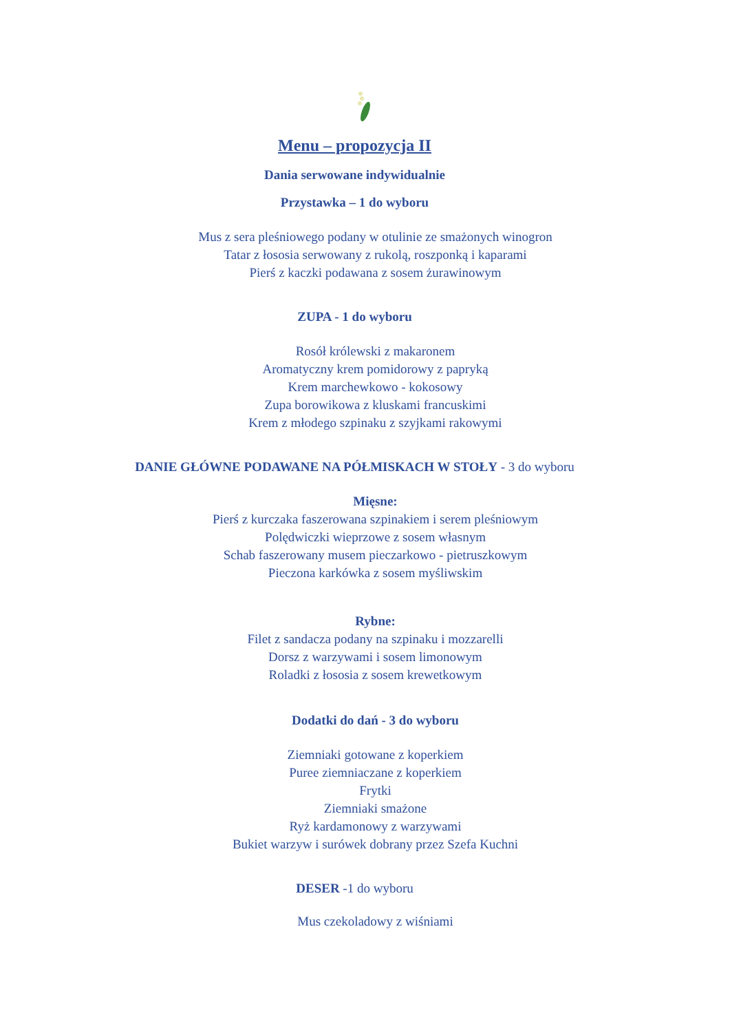Menu – propozycja II
Dania serwowane indywidualnie
Przystawka – 1 do wyboru
Mus z sera pleśniowego podany w otulinie ze smażonych winogron
Tatar z łososia serwowany z rukolą, roszponką i kaparami
Pierś z kaczki podawana z sosem żurawinowym
ZUPA - 1 do wyboru
Rosół królewski z makaronem
Aromatyczny krem pomidorowy z papryką
Krem marchewkowo - kokosowy
Zupa borowikowa z kluskami francuskimi
Krem z młodego szpinaku z szyjkami rakowymi
DANIE GŁÓWNE PODAWANE NA PÓŁMISKACH W STOŁY - 3 do wyboru
Mięsne:
Pierś z kurczaka faszerowana szpinakiem i serem pleśniowym
Polędwiczki wieprzowe z sosem własnym
Schab faszerowany musem pieczarkowo - pietruszkowym
Pieczona karkówka z sosem myśliwskim
Rybne:
Filet z sandacza podany na szpinaku i mozzarelli
Dorsz z warzywami i sosem limonowym
Roladki z łososia z sosem krewetkowym
Dodatki do dań - 3 do wyboru
Ziemniaki gotowane z koperkiem
Puree ziemniaczane z koperkiem
Frytki
Ziemniaki smażone
Ryż kardamonowy z warzywami
Bukiet warzyw i surówek dobrany przez Szefa Kuchni
DESER -1 do wyboru
Mus czekoladowy z wiśniami